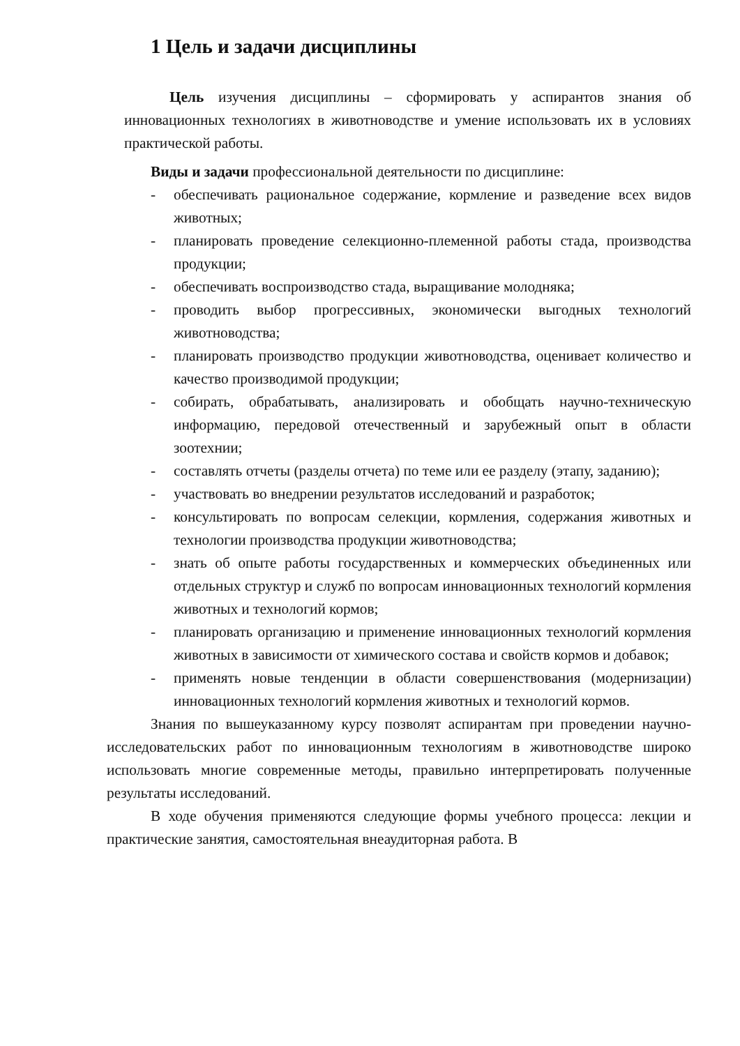1 Цель и задачи дисциплины
Цель изучения дисциплины – сформировать у аспирантов знания об инновационных технологиях в животноводстве и умение использовать их в условиях практической работы.
Виды и задачи профессиональной деятельности по дисциплине:
- обеспечивать рациональное содержание, кормление и разведение всех видов животных;
- планировать проведение селекционно-племенной работы стада, производства продукции;
- обеспечивать воспроизводство стада, выращивание молодняка;
- проводить выбор прогрессивных, экономически выгодных технологий животноводства;
- планировать производство продукции животноводства, оценивает количество и качество производимой продукции;
- собирать, обрабатывать, анализировать и обобщать научно-техническую информацию, передовой отечественный и зарубежный опыт в области зоотехнии;
- составлять отчеты (разделы отчета) по теме или ее разделу (этапу, заданию);
- участвовать во внедрении результатов исследований и разработок;
- консультировать по вопросам селекции, кормления, содержания животных и технологии производства продукции животноводства;
- знать об опыте работы государственных и коммерческих объединенных или отдельных структур и служб по вопросам инновационных технологий кормления животных и технологий кормов;
- планировать организацию и применение инновационных технологий кормления животных в зависимости от химического состава и свойств кормов и добавок;
- применять новые тенденции в области совершенствования (модернизации) инновационных технологий кормления животных и технологий кормов.
Знания по вышеуказанному курсу позволят аспирантам при проведении научно-исследовательских работ по инновационным технологиям в животноводстве широко использовать многие современные методы, правильно интерпретировать полученные результаты исследований.
В ходе обучения применяются следующие формы учебного процесса: лекции и практические занятия, самостоятельная внеаудиторная работа. В